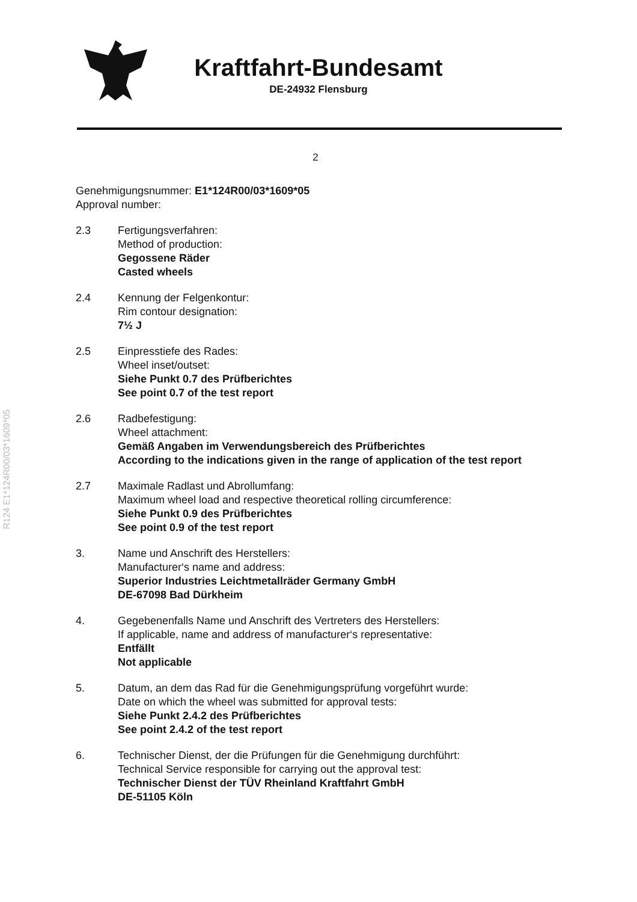R124 E1*124R00/03*1609*05
Kraftfahrt-Bundesamt
DE-24932 Flensburg
2
Genehmigungsnummer: E1*124R00/03*1609*05
Approval number:
2.3 Fertigungsverfahren:
Method of production:
Gegossene Räder
Casted wheels
2.4 Kennung der Felgenkontur:
Rim contour designation:
7½ J
2.5 Einpresstiefe des Rades:
Wheel inset/outset:
Siehe Punkt 0.7 des Prüfberichtes
See point 0.7 of the test report
2.6 Radbefestigung:
Wheel attachment:
Gemäß Angaben im Verwendungsbereich des Prüfberichtes
According to the indications given in the range of application of the test report
2.7 Maximale Radlast und Abrollumfang:
Maximum wheel load and respective theoretical rolling circumference:
Siehe Punkt 0.9 des Prüfberichtes
See point 0.9 of the test report
3. Name und Anschrift des Herstellers:
Manufacturer‘s name and address:
Superior Industries Leichtmetallräder Germany GmbH
DE-67098 Bad Dürkheim
4. Gegebenenfalls Name und Anschrift des Vertreters des Herstellers:
If applicable, name and address of manufacturer‘s representative:
Entfällt
Not applicable
5. Datum, an dem das Rad für die Genehmigungsprüfung vorgeführt wurde:
Date on which the wheel was submitted for approval tests:
Siehe Punkt 2.4.2 des Prüfberichtes
See point 2.4.2 of the test report
6. Technischer Dienst, der die Prüfungen für die Genehmigung durchführt:
Technical Service responsible for carrying out the approval test:
Technischer Dienst der TÜV Rheinland Kraftfahrt GmbH
DE-51105 Köln